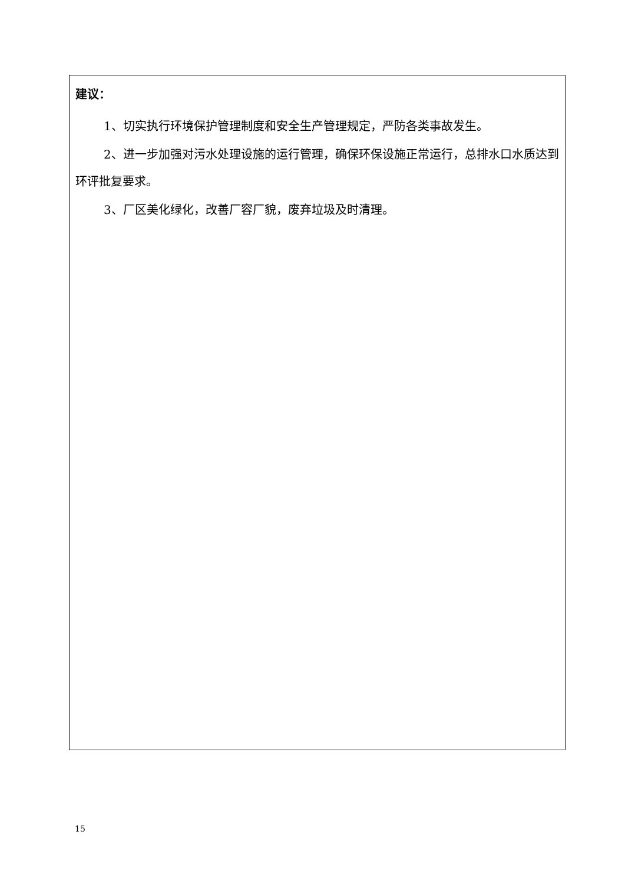建议：
1、切实执行环境保护管理制度和安全生产管理规定，严防各类事故发生。
2、进一步加强对污水处理设施的运行管理，确保环保设施正常运行，总排水口水质达到环评批复要求。
3、厂区美化绿化，改善厂容厂貌，废弃垃圾及时清理。
15